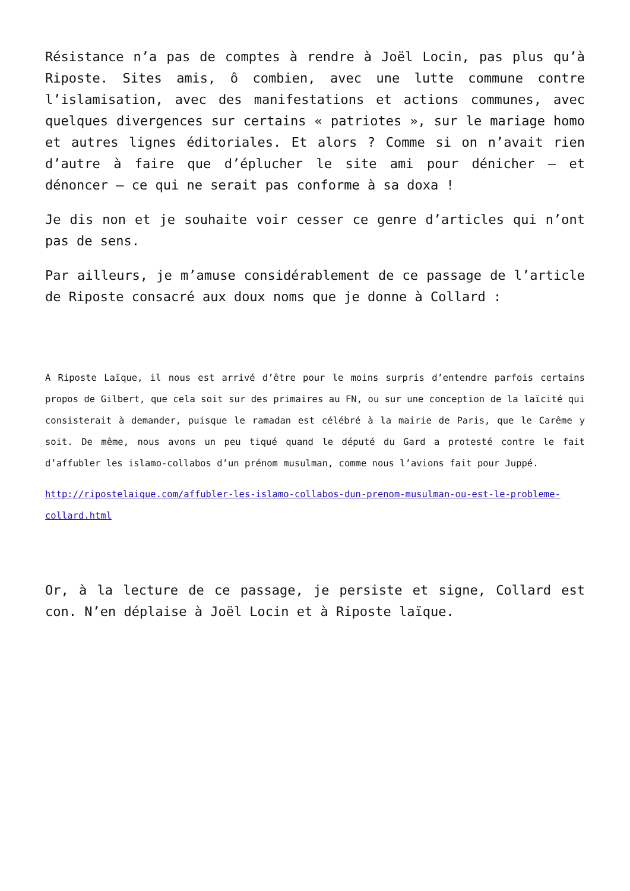Résistance n’a pas de comptes à rendre à Joël Locin, pas plus qu’à Riposte. Sites amis, ô combien, avec une lutte commune contre l’islamisation, avec des manifestations et actions communes, avec quelques divergences sur certains « patriotes », sur le mariage homo et autres lignes éditoriales. Et alors ? Comme si on n’avait rien d’autre à faire que d’éplucher le site ami pour dénicher – et dénoncer – ce qui ne serait pas conforme à sa doxa !
Je dis non et je souhaite voir cesser ce genre d’articles qui n’ont pas de sens.
Par ailleurs, je m’amuse considérablement de ce passage de l’article de Riposte consacré aux doux noms que je donne à Collard :
A Riposte Laïque, il nous est arrivé d’être pour le moins surpris d’entendre parfois certains propos de Gilbert, que cela soit sur des primaires au FN, ou sur une conception de la laïcité qui consisterait à demander, puisque le ramadan est célébré à la mairie de Paris, que le Carême y soit. De même, nous avons un peu tiqué quand le député du Gard a protesté contre le fait d’affubler les islamo-collabos d’un prénom musulman, comme nous l’avions fait pour Juppé.
http://ripostelaique.com/affubler-les-islamo-collabos-dun-prenom-musulman-ou-est-le-probleme-collard.html
Or, à la lecture de ce passage, je persiste et signe, Collard est con. N’en déplaise à Joël Locin et à Riposte laïque.